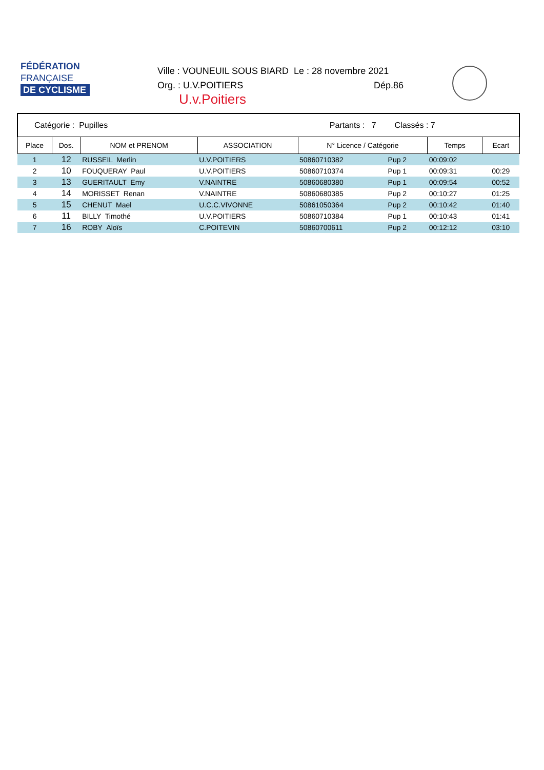FÉDÉRATION
FRANÇAISE
DE CYCLISME
Ville : VOUNEUIL SOUS BIARD Le : 28 novembre 2021
Org. : U.V.POITIERS Dép.86
U.v.Poitiers
| Catégorie : Pupilles | | | Partants : 7 | | Classés : 7 | | |
| Place | Dos. | NOM et PRENOM | ASSOCIATION | N° Licence / Catégorie | | Temps | Ecart |
| 1 | 12 | RUSSEIL Merlin | U.V.POITIERS | 50860710382 | Pup 2 | 00:09:02 | |
| 2 | 10 | FOUQUERAY Paul | U.V.POITIERS | 50860710374 | Pup 1 | 00:09:31 | 00:29 |
| 3 | 13 | GUERITAULT Emy | V.NAINTRE | 50860680380 | Pup 1 | 00:09:54 | 00:52 |
| 4 | 14 | MORISSET Renan | V.NAINTRE | 50860680385 | Pup 2 | 00:10:27 | 01:25 |
| 5 | 15 | CHENUT Mael | U.C.C.VIVONNE | 50861050364 | Pup 2 | 00:10:42 | 01:40 |
| 6 | 11 | BILLY Timothé | U.V.POITIERS | 50860710384 | Pup 1 | 00:10:43 | 01:41 |
| 7 | 16 | ROBY Aloïs | C.POITEVIN | 50860700611 | Pup 2 | 00:12:12 | 03:10 |